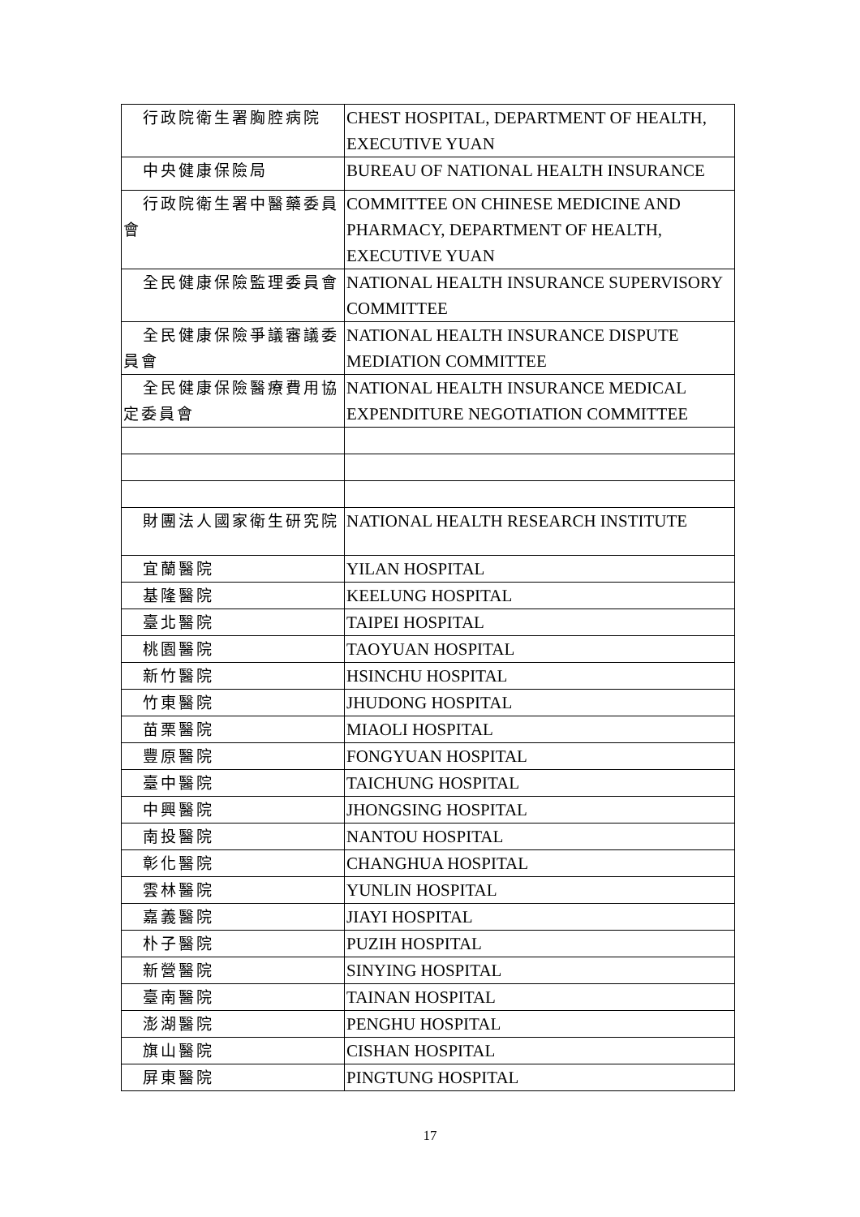| 行政院衛生署胸腔病院 | CHEST HOSPITAL, DEPARTMENT OF HEALTH, EXECUTIVE YUAN |
| 中央健康保險局 | BUREAU OF NATIONAL HEALTH INSURANCE |
| 行政院衛生署中醫藥委員會 | COMMITTEE ON CHINESE MEDICINE AND PHARMACY, DEPARTMENT OF HEALTH, EXECUTIVE YUAN |
| 全民健康保險監理委員會 | NATIONAL HEALTH INSURANCE SUPERVISORY COMMITTEE |
| 全民健康保險爭議審議委員會 | NATIONAL HEALTH INSURANCE DISPUTE MEDIATION COMMITTEE |
| 全民健康保險醫療費用協定委員會 | NATIONAL HEALTH INSURANCE MEDICAL EXPENDITURE NEGOTIATION COMMITTEE |
| 財團法人國家衛生研究院 | NATIONAL HEALTH RESEARCH INSTITUTE |
| 宜蘭醫院 | YILAN HOSPITAL |
| 基隆醫院 | KEELUNG HOSPITAL |
| 臺北醫院 | TAIPEI HOSPITAL |
| 桃園醫院 | TAOYUAN HOSPITAL |
| 新竹醫院 | HSINCHU HOSPITAL |
| 竹東醫院 | JHUDONG HOSPITAL |
| 苗栗醫院 | MIAOLI HOSPITAL |
| 豐原醫院 | FONGYUAN HOSPITAL |
| 臺中醫院 | TAICHUNG HOSPITAL |
| 中興醫院 | JHONGSING HOSPITAL |
| 南投醫院 | NANTOU HOSPITAL |
| 彰化醫院 | CHANGHUA HOSPITAL |
| 雲林醫院 | YUNLIN HOSPITAL |
| 嘉義醫院 | JIAYI HOSPITAL |
| 朴子醫院 | PUZIH HOSPITAL |
| 新營醫院 | SINYING HOSPITAL |
| 臺南醫院 | TAINAN HOSPITAL |
| 澎湖醫院 | PENGHU HOSPITAL |
| 旗山醫院 | CISHAN HOSPITAL |
| 屏東醫院 | PINGTUNG HOSPITAL |
17